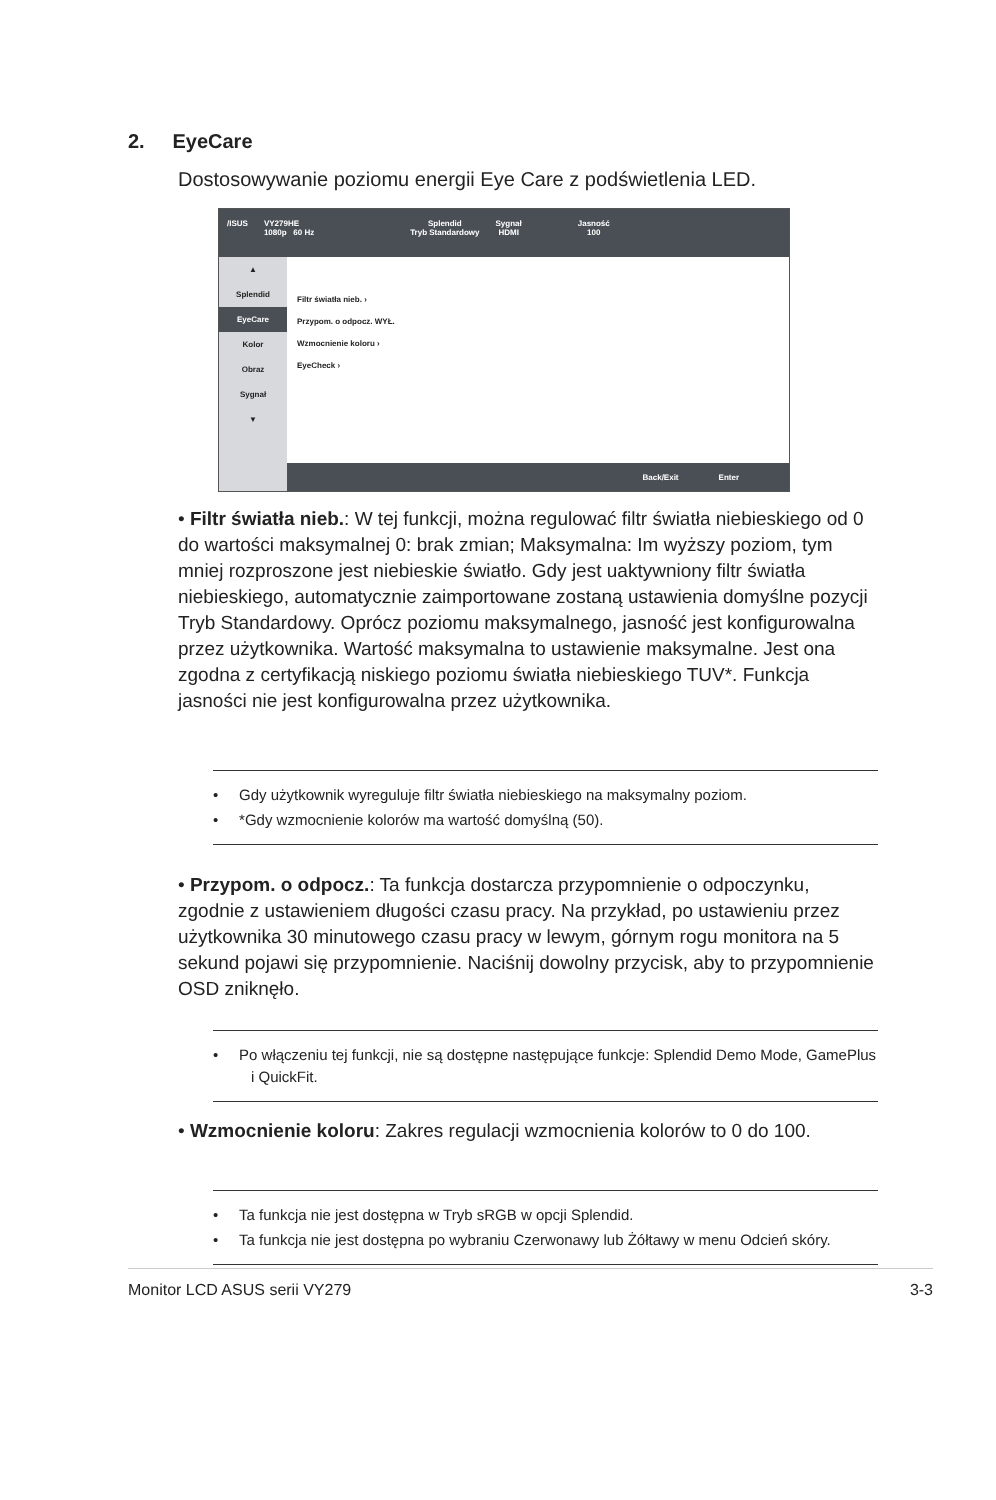2. EyeCare
Dostosowywanie poziomu energii Eye Care z podświetlenia LED.
/ISUS VY279HE
1080p 60 Hz
Splendid
Tryb Standardowy
Sygnał
HDMI
Jasność
100
▲
Splendid
EyeCare
Kolor
Obraz
Sygnał
▼
Filtr światła nieb. ›
Przypom. o odpocz. WYŁ.
Wzmocnienie koloru ›
EyeCheck ›
Back/Exit Enter
• Filtr światła nieb.: W tej funkcji, można regulować filtr światła niebieskiego od 0 do wartości maksymalnej 0: brak zmian; Maksymalna: Im wyższy poziom, tym mniej rozproszone jest niebieskie światło. Gdy jest uaktywniony filtr światła niebieskiego, automatycznie zaimportowane zostaną ustawienia domyślne pozycji Tryb Standardowy. Oprócz poziomu maksymalnego, jasność jest konfigurowalna przez użytkownika. Wartość maksymalna to ustawienie maksymalne. Jest ona zgodna z certyfikacją niskiego poziomu światła niebieskiego TUV*. Funkcja jasności nie jest konfigurowalna przez użytkownika.
• Gdy użytkownik wyreguluje filtr światła niebieskiego na maksymalny poziom.
• *Gdy wzmocnienie kolorów ma wartość domyślną (50).
• Przypom. o odpocz.: Ta funkcja dostarcza przypomnienie o odpoczynku, zgodnie z ustawieniem długości czasu pracy. Na przykład, po ustawieniu przez użytkownika 30 minutowego czasu pracy w lewym, górnym rogu monitora na 5 sekund pojawi się przypomnienie. Naciśnij dowolny przycisk, aby to przypomnienie OSD zniknęło.
• Po włączeniu tej funkcji, nie są dostępne następujące funkcje: Splendid Demo Mode, GamePlus i QuickFit.
• Wzmocnienie koloru: Zakres regulacji wzmocnienia kolorów to 0 do 100.
• Ta funkcja nie jest dostępna w Tryb sRGB w opcji Splendid.
• Ta funkcja nie jest dostępna po wybraniu Czerwonawy lub Żółtawy w menu Odcień skóry.
Monitor LCD ASUS serii VY279 3-3